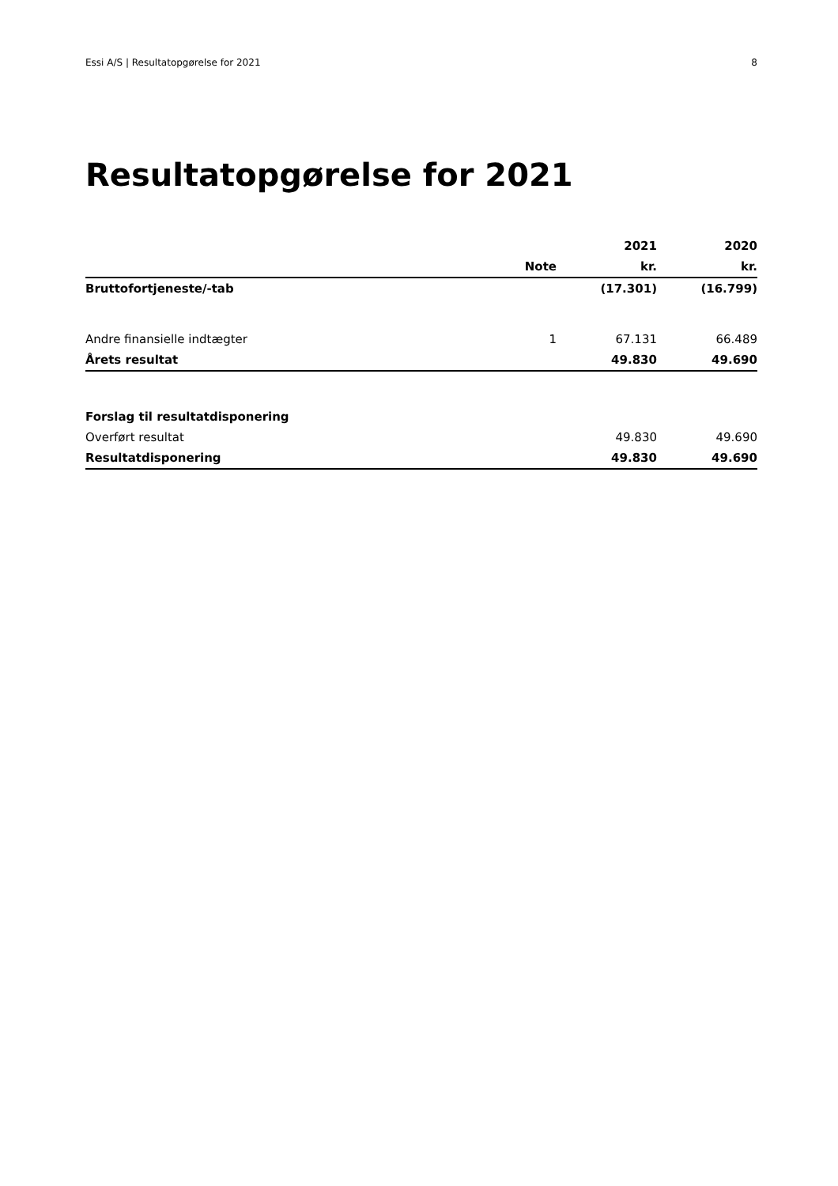Essi A/S | Resultatopgørelse for 2021 8
Resultatopgørelse for 2021
| | | 2021 | 2020 |
| --- | --- | --- | --- |
| | Note | kr. | kr. |
| Bruttofortjeneste/-tab | | (17.301) | (16.799) |
| Andre finansielle indtægter | 1 | 67.131 | 66.489 |
| Årets resultat | | 49.830 | 49.690 |
| Forslag til resultatdisponering | | | |
| Overført resultat | | 49.830 | 49.690 |
| Resultatdisponering | | 49.830 | 49.690 |